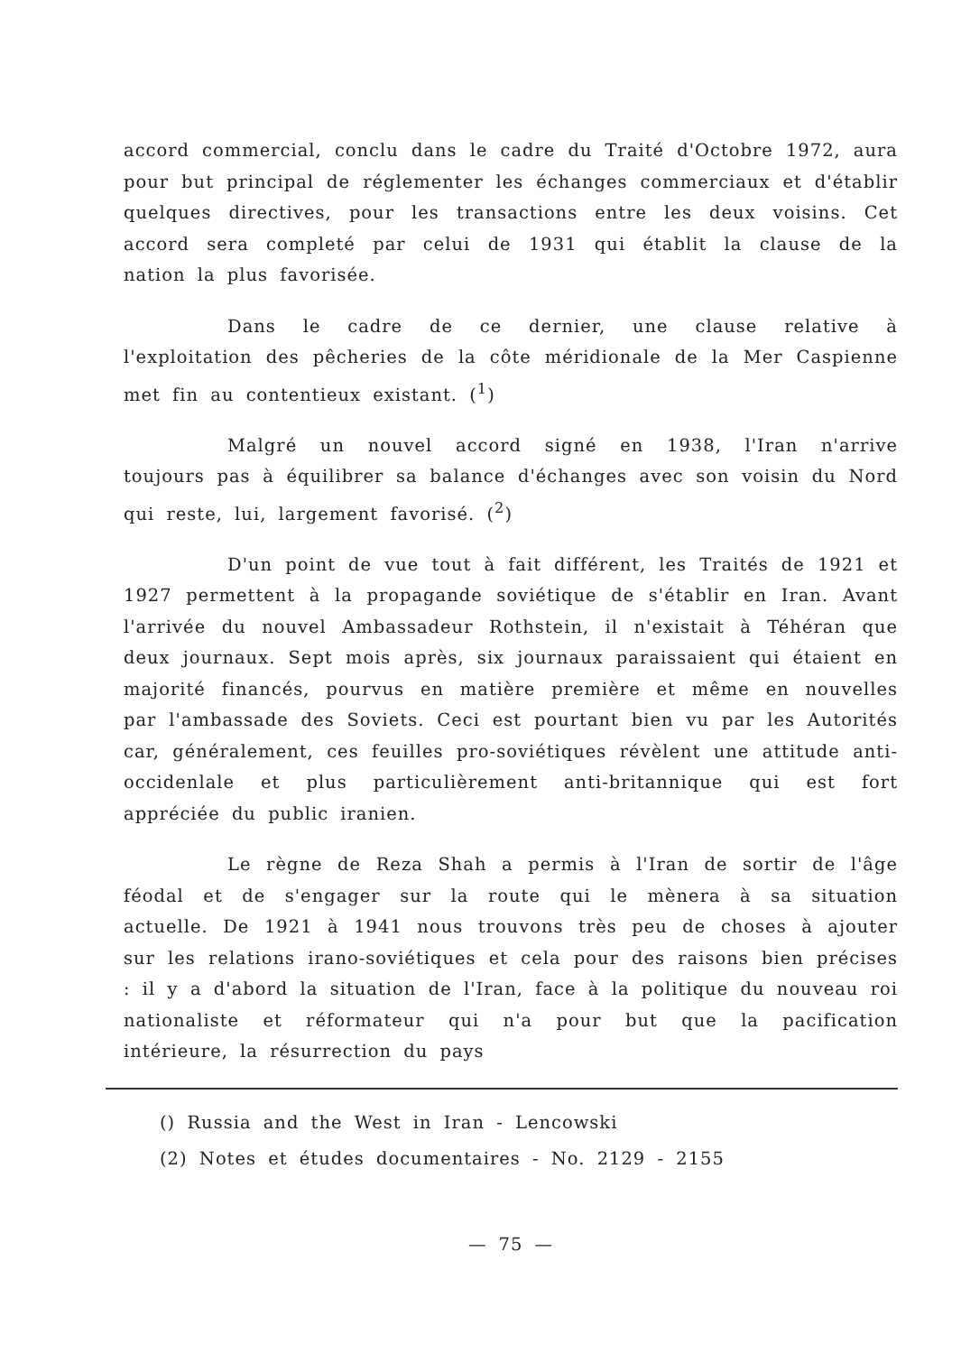accord commercial, conclu dans le cadre du Traité d'Octobre 1972, aura pour but principal de réglementer les échanges commerciaux et d'établir quelques directives, pour les transactions entre les deux voisins. Cet accord sera completé par celui de 1931 qui établit la clause de la nation la plus favorisée.
Dans le cadre de ce dernier, une clause relative à l'exploitation des pêcheries de la côte méridionale de la Mer Caspienne met fin au contentieux existant. (<sup>1</sup>)
Malgré un nouvel accord signé en 1938, l'Iran n'arrive toujours pas à équilibrer sa balance d'échanges avec son voisin du Nord qui reste, lui, largement favorisé. (<sup>2</sup>)
D'un point de vue tout à fait différent, les Traités de 1921 et 1927 permettent à la propagande soviétique de s'établir en Iran. Avant l'arrivée du nouvel Ambassadeur Rothstein, il n'existait à Téhéran que deux journaux. Sept mois après, six journaux paraissaient qui étaient en majorité financés, pourvus en matière première et même en nouvelles par l'ambassade des Soviets. Ceci est pourtant bien vu par les Autorités car, généralement, ces feuilles pro-soviétiques révèlent une attitude anti-occidenlale et plus particulièrement anti-britannique qui est fort appréciée du public iranien.
Le règne de Reza Shah a permis à l'Iran de sortir de l'âge féodal et de s'engager sur la route qui le mènera à sa situation actuelle. De 1921 à 1941 nous trouvons très peu de choses à ajouter sur les relations irano-soviétiques et cela pour des raisons bien précises : il y a d'abord la situation de l'Iran, face à la politique du nouveau roi nationaliste et réformateur qui n'a pour but que la pacification intérieure, la résurrection du pays
() Russia and the West in Iran - Lencowski
(2) Notes et études documentaires - No. 2129 - 2155
— 75 —